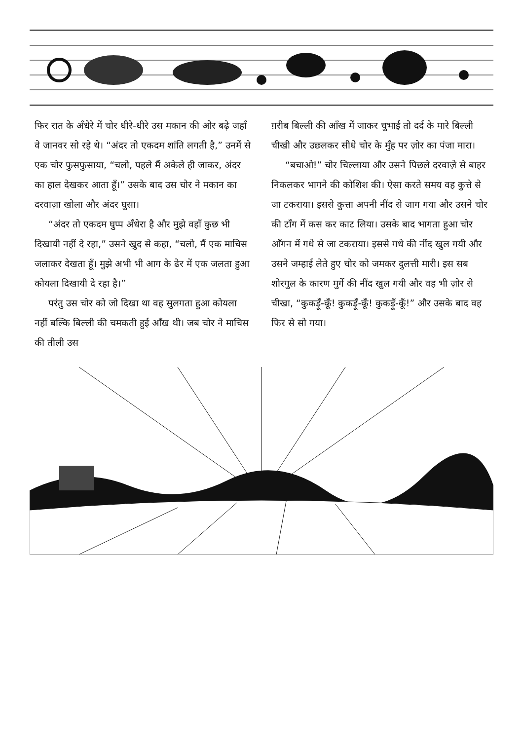फिर रात के अँधेरे में चोर धीरे-धीरे उस मकान की ओर बढ़े जहाँ वे जानवर सो रहे थे। “अंदर तो एकदम शांति लगती है,” उनमें से एक चोर फुसफुसाया, “चलो, पहले मैं अकेले ही जाकर, अंदर का हाल देखकर आता हूँ।” उसके बाद उस चोर ने मकान का दरवाज़ा खोला और अंदर घुसा।
“अंदर तो एकदम घुप्प अँधेरा है और मुझे वहाँ कुछ भी दिखायी नहीं दे रहा,” उसने खुद से कहा, “चलो, मैं एक माचिस जलाकर देखता हूँ। मुझे अभी भी आग के ढेर में एक जलता हुआ कोयला दिखायी दे रहा है।”
परंतु उस चोर को जो दिखा था वह सुलगता हुआ कोयला नहीं बल्कि बिल्ली की चमकती हुई आँख थी। जब चोर ने माचिस की तीली उस
ग़रीब बिल्ली की आँख में जाकर चुभाई तो दर्द के मारे बिल्ली चीखी और उछलकर सीधे चोर के मुँह पर ज़ोर का पंजा मारा।
“बचाओ!” चोर चिल्लाया और उसने पिछले दरवाज़े से बाहर निकलकर भागने की कोशिश की। ऐसा करते समय वह कुत्ते से जा टकराया। इससे कुत्ता अपनी नींद से जाग गया और उसने चोर की टाँग में कस कर काट लिया। उसके बाद भागता हुआ चोर आँगन में गधे से जा टकराया। इससे गधे की नींद खुल गयी और उसने जम्हाई लेते हुए चोर को जमकर दुलत्ती मारी। इस सब शोरगुल के कारण मुर्गे की नींद खुल गयी और वह भी ज़ोर से चीखा, “कुकड़ूँ-कूँ! कुकड़ूँ-कूँ! कुकड़ूँ-कूँ!” और उसके बाद वह फिर से सो गया।